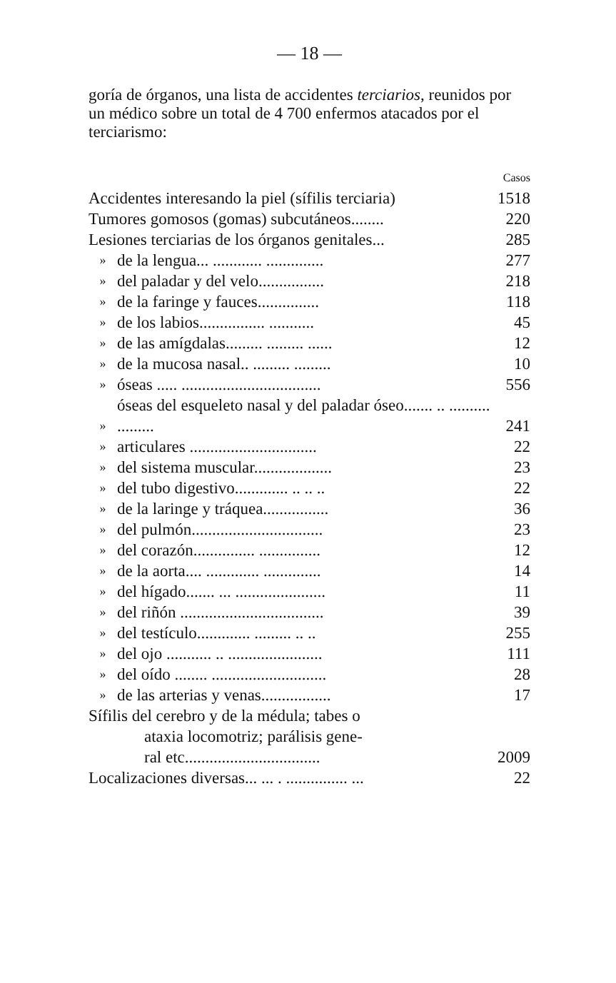— 18 —
goría de órganos, una lista de accidentes terciarios, reunidos por un médico sobre un total de 4 700 enfermos atacados por el terciarismo:
| | | Casos |
| --- | --- | --- |
| Accidentes interesando la piel (sífilis terciaria) | | 1518 |
| Tumores gomosos (gomas) subcutáneos........ | | 220 |
| Lesiones terciarias de los órganos genitales... | | 285 |
| » | de la lengua... ............ .............. | 277 |
| » | del paladar y del velo................ | 218 |
| » | de la faringe y fauces............... | 118 |
| » | de los labios................ ........... | 45 |
| » | de las amígdalas......... ......... ...... | 12 |
| » | de la mucosa nasal.. ......... ......... | 10 |
| » | óseas ..... .................................. | 556 |
| » | óseas del esqueleto nasal y del paladar óseo....... .. .......... ......... | 241 |
| » | articulares ............................... | 22 |
| » | del sistema muscular................... | 23 |
| » | del tubo digestivo............. .. .. .. | 22 |
| » | de la laringe y tráquea................ | 36 |
| » | del pulmón................................ | 23 |
| » | del corazón............... ............... | 12 |
| » | de la aorta.... ............. .............. | 14 |
| » | del hígado....... ... ...................... | 11 |
| » | del riñón ................................... | 39 |
| » | del testículo............. ......... .. .. | 255 |
| » | del ojo ........... .. ....................... | 111 |
| » | del oído ........ ............................ | 28 |
| » | de las arterias y venas................. | 17 |
| Sífilis del cerebro y de la médula; tabes o ataxia locomotriz; parálisis gene- ral etc................................. | | 2009 |
| Localizaciones diversas... ... . ............... ... | | 22 |